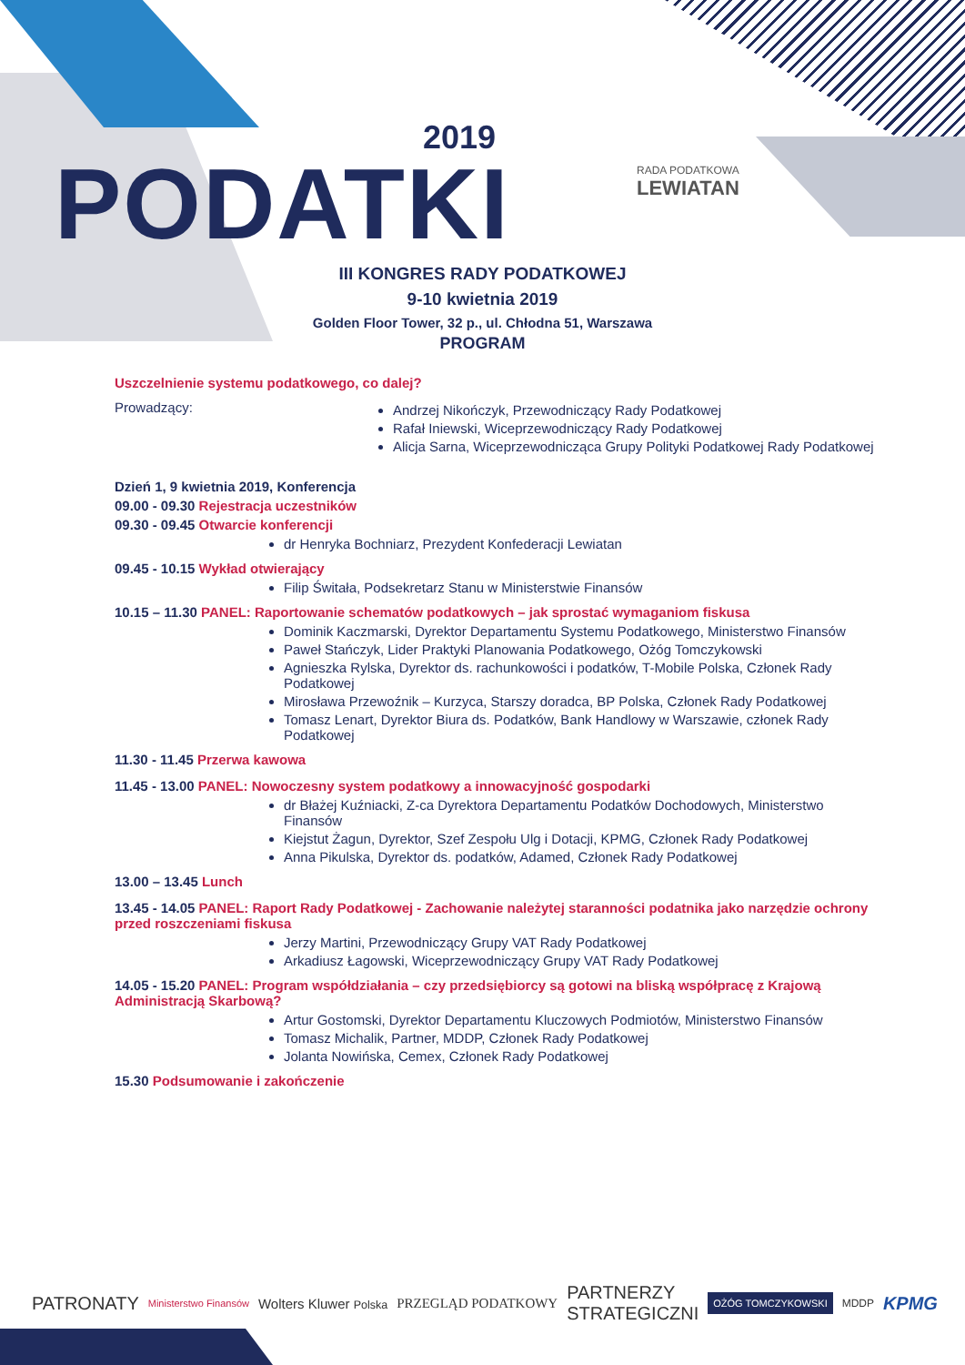2019
PODATKI RADA PODATKOWA
LEWIATAN
III KONGRES RADY PODATKOWEJ
9-10 kwietnia 2019
Golden Floor Tower, 32 p., ul. Chłodna 51, Warszawa
PROGRAM
Uszczelnienie systemu podatkowego, co dalej?
Prowadzący:
Andrzej Nikończyk, Przewodniczący Rady Podatkowej
Rafał Iniewski, Wiceprzewodniczący Rady Podatkowej
Alicja Sarna, Wiceprzewodnicząca Grupy Polityki Podatkowej Rady Podatkowej
Dzień 1, 9 kwietnia 2019, Konferencja
09.00 - 09.30 Rejestracja uczestników
09.30 - 09.45 Otwarcie konferencji
dr Henryka Bochniarz, Prezydent Konfederacji Lewiatan
09.45 - 10.15 Wykład otwierający
Filip Świtała, Podsekretarz Stanu w Ministerstwie Finansów
10.15 – 11.30 PANEL: Raportowanie schematów podatkowych – jak sprostać wymaganiom fiskusa
Dominik Kaczmarski, Dyrektor Departamentu Systemu Podatkowego, Ministerstwo Finansów
Paweł Stańczyk, Lider Praktyki Planowania Podatkowego, Ożóg Tomczykowski
Agnieszka Rylska, Dyrektor ds. rachunkowości i podatków, T-Mobile Polska, Członek Rady Podatkowej
Mirosława Przewoźnik – Kurzyca, Starszy doradca, BP Polska, Członek Rady Podatkowej
Tomasz Lenart, Dyrektor Biura ds. Podatków, Bank Handlowy w Warszawie, członek Rady Podatkowej
11.30 - 11.45 Przerwa kawowa
11.45 - 13.00 PANEL: Nowoczesny system podatkowy a innowacyjność gospodarki
dr Błażej Kuźniacki, Z-ca Dyrektora Departamentu Podatków Dochodowych, Ministerstwo Finansów
Kiejstut Żagun, Dyrektor, Szef Zespołu Ulg i Dotacji, KPMG, Członek Rady Podatkowej
Anna Pikulska, Dyrektor ds. podatków, Adamed, Członek Rady Podatkowej
13.00 – 13.45 Lunch
13.45 - 14.05 PANEL: Raport Rady Podatkowej - Zachowanie należytej staranności podatnika jako narzędzie ochrony przed roszczeniami fiskusa
Jerzy Martini, Przewodniczący Grupy VAT Rady Podatkowej
Arkadiusz Łagowski, Wiceprzewodniczący Grupy VAT Rady Podatkowej
14.05 - 15.20 PANEL: Program współdziałania – czy przedsiębiorcy są gotowi na bliską współpracę z Krajową Administracją Skarbową?
Artur Gostomski, Dyrektor Departamentu Kluczowych Podmiotów, Ministerstwo Finansów
Tomasz Michalik, Partner, MDDP, Członek Rady Podatkowej
Jolanta Nowińska, Cemex, Członek Rady Podatkowej
15.30 Podsumowanie i zakończenie
PATRONATY Ministerstwo Finansów Wolters Kluwer Polska PRZEGLĄD PODATKOWY PARTNERZY
STRATEGICZNI OŻÓG TOMCZYKOWSKI MDDP KPMG